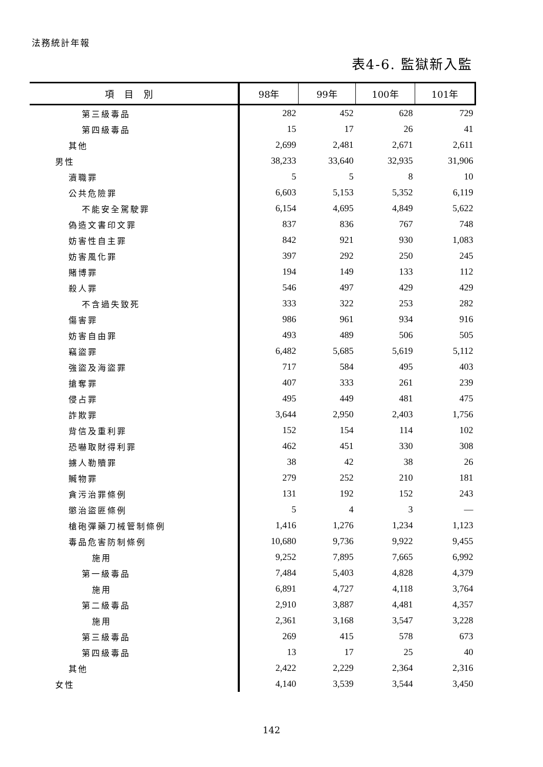法務統計年報
表4-6. 監獄新入監
| 項目別 | 98年 | 99年 | 100年 | 101年 |
| --- | --- | --- | --- | --- |
| 第三級毒品 | 282 | 452 | 628 | 729 |
| 第四級毒品 | 15 | 17 | 26 | 41 |
| 其他 | 2,699 | 2,481 | 2,671 | 2,611 |
| 男性 | 38,233 | 33,640 | 32,935 | 31,906 |
| 瀆職罪 | 5 | 5 | 8 | 10 |
| 公共危險罪 | 6,603 | 5,153 | 5,352 | 6,119 |
| 不能安全駕駛罪 | 6,154 | 4,695 | 4,849 | 5,622 |
| 偽造文書印文罪 | 837 | 836 | 767 | 748 |
| 妨害性自主罪 | 842 | 921 | 930 | 1,083 |
| 妨害風化罪 | 397 | 292 | 250 | 245 |
| 賭博罪 | 194 | 149 | 133 | 112 |
| 殺人罪 | 546 | 497 | 429 | 429 |
| 不含過失致死 | 333 | 322 | 253 | 282 |
| 傷害罪 | 986 | 961 | 934 | 916 |
| 妨害自由罪 | 493 | 489 | 506 | 505 |
| 竊盜罪 | 6,482 | 5,685 | 5,619 | 5,112 |
| 強盜及海盜罪 | 717 | 584 | 495 | 403 |
| 搶奪罪 | 407 | 333 | 261 | 239 |
| 侵占罪 | 495 | 449 | 481 | 475 |
| 詐欺罪 | 3,644 | 2,950 | 2,403 | 1,756 |
| 背信及重利罪 | 152 | 154 | 114 | 102 |
| 恐嚇取財得利罪 | 462 | 451 | 330 | 308 |
| 擄人勒贖罪 | 38 | 42 | 38 | 26 |
| 贓物罪 | 279 | 252 | 210 | 181 |
| 貪污治罪條例 | 131 | 192 | 152 | 243 |
| 懲治盜匪條例 | 5 | 4 | 3 | — |
| 槍砲彈藥刀械管制條例 | 1,416 | 1,276 | 1,234 | 1,123 |
| 毒品危害防制條例 | 10,680 | 9,736 | 9,922 | 9,455 |
| 施用 | 9,252 | 7,895 | 7,665 | 6,992 |
| 第一級毒品 | 7,484 | 5,403 | 4,828 | 4,379 |
| 施用 | 6,891 | 4,727 | 4,118 | 3,764 |
| 第二級毒品 | 2,910 | 3,887 | 4,481 | 4,357 |
| 施用 | 2,361 | 3,168 | 3,547 | 3,228 |
| 第三級毒品 | 269 | 415 | 578 | 673 |
| 第四級毒品 | 13 | 17 | 25 | 40 |
| 其他 | 2,422 | 2,229 | 2,364 | 2,316 |
| 女性 | 4,140 | 3,539 | 3,544 | 3,450 |
142